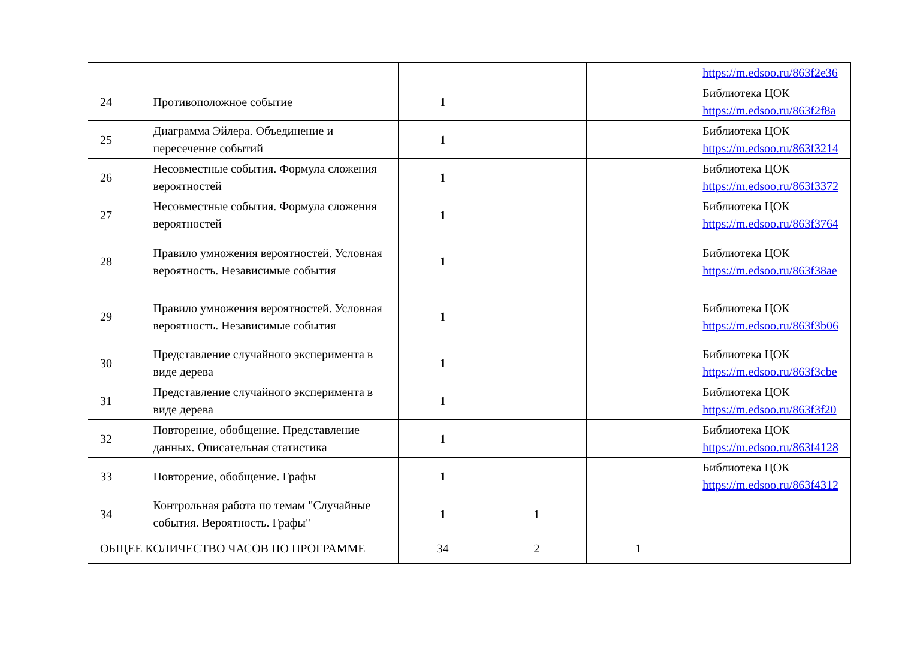| | | | | | https://m.edsoo.ru/863f2e36 |
| 24 | Противоположное событие | 1 | | | Библиотека ЦОК https://m.edsoo.ru/863f2f8a |
| 25 | Диаграмма Эйлера. Объединение и пересечение событий | 1 | | | Библиотека ЦОК https://m.edsoo.ru/863f3214 |
| 26 | Несовместные события. Формула сложения вероятностей | 1 | | | Библиотека ЦОК https://m.edsoo.ru/863f3372 |
| 27 | Несовместные события. Формула сложения вероятностей | 1 | | | Библиотека ЦОК https://m.edsoo.ru/863f3764 |
| 28 | Правило умножения вероятностей. Условная вероятность. Независимые события | 1 | | | Библиотека ЦОК https://m.edsoo.ru/863f38ae |
| 29 | Правило умножения вероятностей. Условная вероятность. Независимые события | 1 | | | Библиотека ЦОК https://m.edsoo.ru/863f3b06 |
| 30 | Представление случайного эксперимента в виде дерева | 1 | | | Библиотека ЦОК https://m.edsoo.ru/863f3cbe |
| 31 | Представление случайного эксперимента в виде дерева | 1 | | | Библиотека ЦОК https://m.edsoo.ru/863f3f20 |
| 32 | Повторение, обобщение. Представление данных. Описательная статистика | 1 | | | Библиотека ЦОК https://m.edsoo.ru/863f4128 |
| 33 | Повторение, обобщение. Графы | 1 | | | Библиотека ЦОК https://m.edsoo.ru/863f4312 |
| 34 | Контрольная работа по темам "Случайные события. Вероятность. Графы" | 1 | 1 | | |
| ОБЩЕЕ КОЛИЧЕСТВО ЧАСОВ ПО ПРОГРАММЕ | | 34 | 2 | 1 | |